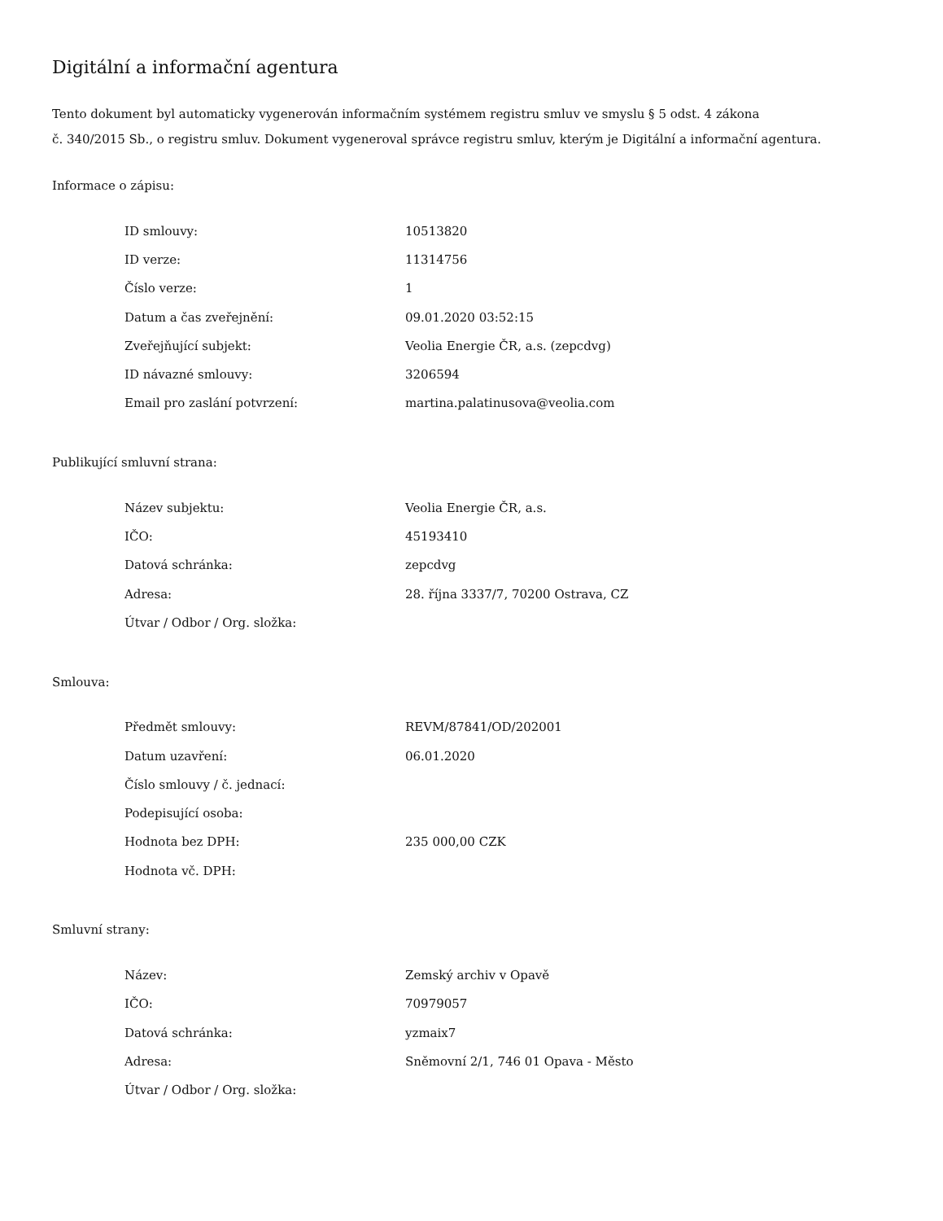Digitální a informační agentura
Tento dokument byl automaticky vygenerován informačním systémem registru smluv ve smyslu § 5 odst. 4 zákona
č. 340/2015 Sb., o registru smluv. Dokument vygeneroval správce registru smluv, kterým je Digitální a informační agentura.
Informace o zápisu:
| ID smlouvy: | 10513820 |
| ID verze: | 11314756 |
| Číslo verze: | 1 |
| Datum a čas zveřejnění: | 09.01.2020 03:52:15 |
| Zveřejňující subjekt: | Veolia Energie ČR, a.s. (zepcdvg) |
| ID návazné smlouvy: | 3206594 |
| Email pro zaslání potvrzení: | martina.palatinusova@veolia.com |
Publikující smluvní strana:
| Název subjektu: | Veolia Energie ČR, a.s. |
| IČO: | 45193410 |
| Datová schránka: | zepcdvg |
| Adresa: | 28. října 3337/7, 70200 Ostrava, CZ |
| Útvar / Odbor / Org. složka: | |
Smlouva:
| Předmět smlouvy: | REVM/87841/OD/202001 |
| Datum uzavření: | 06.01.2020 |
| Číslo smlouvy / č. jednací: | |
| Podepisující osoba: | |
| Hodnota bez DPH: | 235 000,00 CZK |
| Hodnota vč. DPH: | |
Smluvní strany:
| Název: | Zemský archiv v Opavě |
| IČO: | 70979057 |
| Datová schránka: | yzmaix7 |
| Adresa: | Sněmovní 2/1, 746 01 Opava - Město |
| Útvar / Odbor / Org. složka: | |